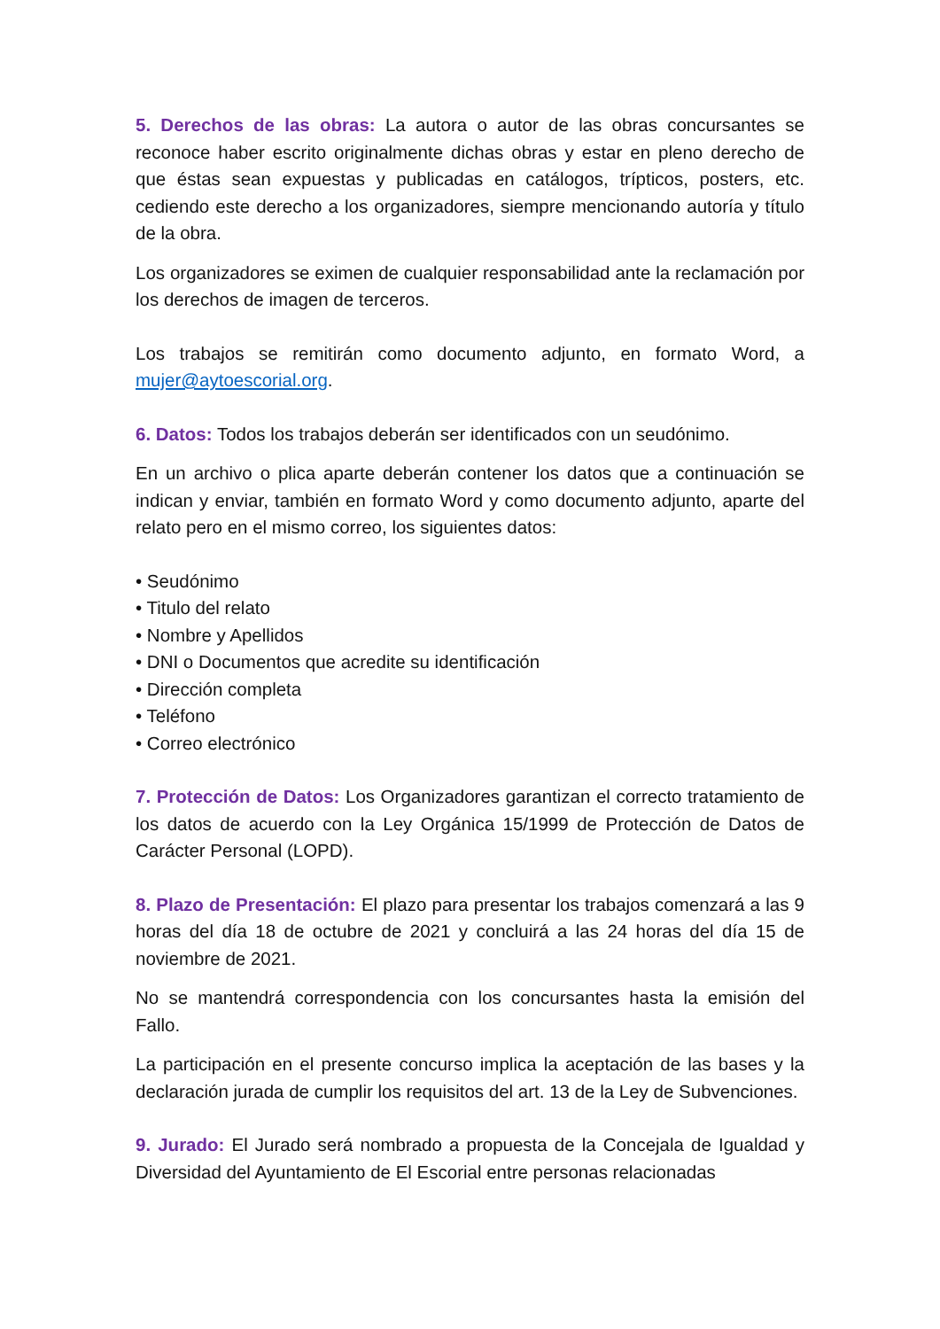5. Derechos de las obras: La autora o autor de las obras concursantes se reconoce haber escrito originalmente dichas obras y estar en pleno derecho de que éstas sean expuestas y publicadas en catálogos, trípticos, posters, etc. cediendo este derecho a los organizadores, siempre mencionando autoría y título de la obra.
Los organizadores se eximen de cualquier responsabilidad ante la reclamación por los derechos de imagen de terceros.
Los trabajos se remitirán como documento adjunto, en formato Word, a mujer@aytoescorial.org.
6. Datos: Todos los trabajos deberán ser identificados con un seudónimo.
En un archivo o plica aparte deberán contener los datos que a continuación se indican y enviar, también en formato Word y como documento adjunto, aparte del relato pero en el mismo correo, los siguientes datos:
• Seudónimo
• Titulo del relato
• Nombre y Apellidos
• DNI o Documentos que acredite su identificación
• Dirección completa
• Teléfono
• Correo electrónico
7. Protección de Datos: Los Organizadores garantizan el correcto tratamiento de los datos de acuerdo con la Ley Orgánica 15/1999 de Protección de Datos de Carácter Personal (LOPD).
8. Plazo de Presentación: El plazo para presentar los trabajos comenzará a las 9 horas del día 18 de octubre de 2021 y concluirá a las 24 horas del día 15 de noviembre de 2021.
No se mantendrá correspondencia con los concursantes hasta la emisión del Fallo.
La participación en el presente concurso implica la aceptación de las bases y la declaración jurada de cumplir los requisitos del art. 13 de la Ley de Subvenciones.
9. Jurado: El Jurado será nombrado a propuesta de la Concejala de Igualdad y Diversidad del Ayuntamiento de El Escorial entre personas relacionadas